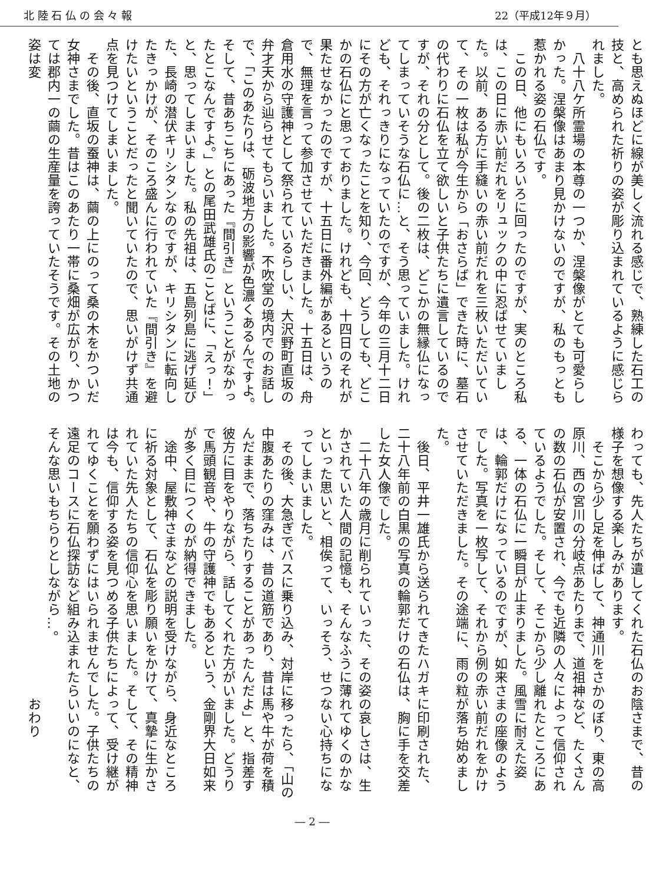北 陸 石 仏 の 会 々 報 22（平成12年９月）
とも思えぬほどに線が美しく流れる感じで、熟練した石工の技と、高められた祈りの姿が彫り込まれているように感じられました。
　八十八ケ所霊場の本尊の一つか、涅槃像がとても可愛らしかった。涅槃像はあまり見かけないのですが、私のもっとも惹かれる姿の石仏です。
　この日、他にもいろいろに回ったのですが、実のところ私は、この日に赤い前だれをリュックの中に忍ばせていました。以前、ある方に手縫いの赤い前だれを三枚いただいていて、その一枚は私が今生から「おさらば」できた時に、墓石の代わりに石仏を立て欲しいと子供たちに遺言しているのですが、それの分として。後の二枚は、どこかの無縁仏になってしまっていそうな石仏に…と、そう思っていました。けれども、それっきりになっていたのですが、今年の三月十二日にその方が亡くなったことを知り、今回、どうしても、どこかの石仏にと思っておりました。けれども、十四日のそれが果たせなかったのですが、十五日に番外編があるというので、無理を言って参加させていただきました。十五日は、舟倉用水の守護神として祭られているらしい、大沢野町直坂の弁才天から辿らせてもらいました。不吹堂の境内でのお話しで、「このあたりは、砺波地方の影響が色濃くあるんですよ。そして、昔あちこちにあった『間引き』ということがなかったとこなんですよ。」との尾田武雄氏のことばに、「えっ！」と、思ってしまいました。私の先祖は、五島列島に逃げ延びた、長崎の潜伏キリシタンなのですが、キリシタンに転向したきっかけが、そのころ盛んに行われていた『間引き』を避けたいということだったと聞いていたので、思いがけず共通点を見つけてしまいました。
　その後、直坂の蚕神は、繭の上にのって桑の木をかついだ女神さまでした。昔はこのあたり一帯に桑畑が広がり、かつては郡内一の繭の生産量を誇っていたそうです。その土地の姿は変
わっても、先人たちが遺してくれた石仏のお陰さまで、昔の様子を想像する楽しみがあります。
　そこから少し足を伸ばして、神通川をさかのぼり、東の高原川、西の宮川の分岐点あたりまで、道祖神など、たくさんの数の石仏が安置され、今でも近隣の人々によって信仰されているようでした。そして、そこから少し離れたところにある、一体の石仏に一瞬目が止まりました。風雪に耐えた姿は、輪郭だけになっているのですが、如来さまの座像のようでした。写真を一枚写して、それから例の赤い前だれをかけさせていただきました。その途端に、雨の粒が落ち始めました。
　後日、平井一雄氏から送られてきたハガキに印刷された、二十八年前の白黒の写真の輪郭だけの石仏は、胸に手を交差した女人像でした。
　二十八年の歳月に削られていった、その姿の哀しさは、生かされていた人間の記憶も、そんなふうに薄れてゆくのかなといった思いと、相俟って、いっそう、せつない心持ちになってしまいました。
　その後、大急ぎでバスに乗り込み、対岸に移ったら、「山の中腹あたりの窪みは、昔の道筋であり、昔は馬や牛が荷を積んだままで、落ちたりすることがあったんだよ」と、指差す彼方に目をやりながら、話してくれた方がいました。どうりで馬頭観音や、牛の守護神でもあるという、金剛界大日如来が多く目につくのが納得できました。
　途中、屋敷神さまなどの説明を受けながら、身近なところに祈る対象として、石仏を彫り願いをかけて、真摯に生かされていた先人たちの信仰心を思いました。そして、その精神は今も、信仰する姿を見つめる子供たちによって、受け継がれてゆくことを願わずにはいられませんでした。子供たちの遠足のコースに石仏探訪など組み込まれたらいいのになと、そんな思いもちらりとしながら…。
　　　　　　　　　　　　　　　　　　　　おわり
― 2 ―